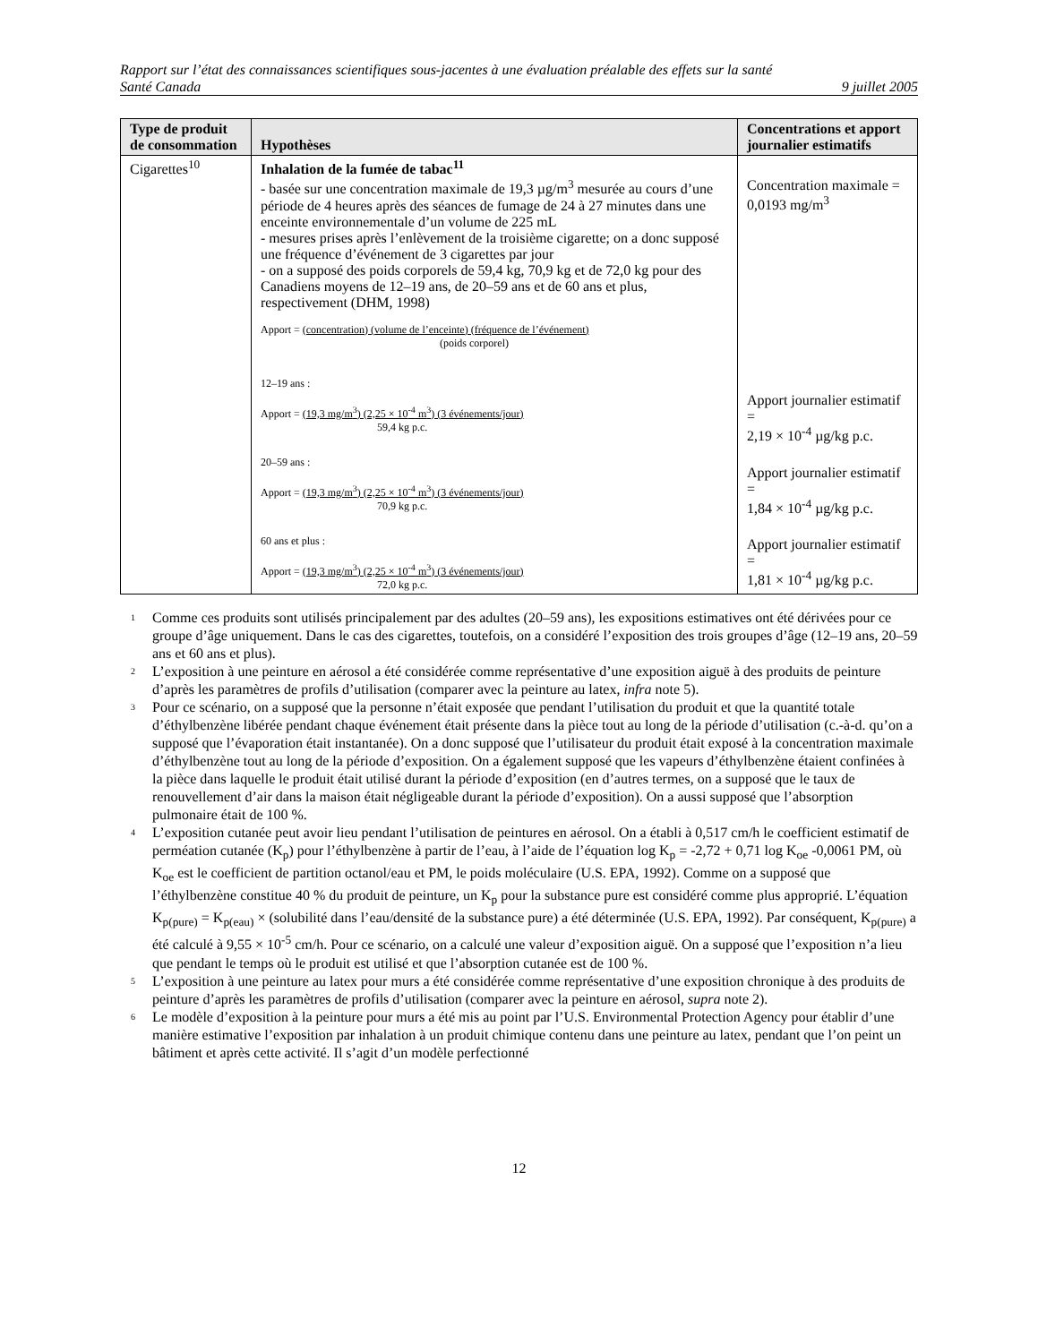Rapport sur l’état des connaissances scientifiques sous-jacentes à une évaluation préalable des effets sur la santé
Santé Canada 9 juillet 2005
| Type de produit de consommation | Hypothèses | Concentrations et apport journalier estimatifs |
| --- | --- | --- |
| Cigarettes<sup>10</sup> | Inhalation de la fumée de tabac<sup>11</sup> - basée sur une concentration maximale de 19,3 µg/m<sup>3</sup> mesurée au cours d’une période de 4 heures après des séances de fumage de 24 à 27 minutes dans une enceinte environnementale d’un volume de 225 mL - mesures prises après l’enlèvement de la troisième cigarette; on a donc supposé une fréquence d’événement de 3 cigarettes par jour - on a supposé des poids corporels de 59,4 kg, 70,9 kg et de 72,0 kg pour des Canadiens moyens de 12–19 ans, de 20–59 ans et de 60 ans et plus, respectivement (DHM, 1998) Apport = (concentration) (volume de l’enceinte) (fréquence de l’événement) (poids corporel) 12–19 ans : Apport = (19,3 mg/m<sup>3</sup>) (2,25 × 10<sup>-4</sup> m<sup>3</sup>) (3 événements/jour) 59,4 kg p.c. 20–59 ans : Apport = (19,3 mg/m<sup>3</sup>) (2,25 × 10<sup>-4</sup> m<sup>3</sup>) (3 événements/jour) 70,9 kg p.c. 60 ans et plus : Apport = (19,3 mg/m<sup>3</sup>) (2,25 × 10<sup>-4</sup> m<sup>3</sup>) (3 événements/jour) 72,0 kg p.c. | Concentration maximale = 0,0193 mg/m<sup>3</sup> Apport journalier estimatif = 2,19 × 10<sup>-4</sup> µg/kg p.c. Apport journalier estimatif = 1,84 × 10<sup>-4</sup> µg/kg p.c. Apport journalier estimatif = 1,81 × 10<sup>-4</sup> µg/kg p.c. |
1 Comme ces produits sont utilisés principalement par des adultes (20–59 ans), les expositions estimatives ont été dérivées pour ce groupe d’âge uniquement. Dans le cas des cigarettes, toutefois, on a considéré l’exposition des trois groupes d’âge (12–19 ans, 20–59 ans et 60 ans et plus).
2 L’exposition à une peinture en aérosol a été considérée comme représentative d’une exposition aiguë à des produits de peinture d’après les paramètres de profils d’utilisation (comparer avec la peinture au latex, infra note 5).
3 Pour ce scénario, on a supposé que la personne n’était exposée que pendant l’utilisation du produit et que la quantité totale d’éthylbenzène libérée pendant chaque événement était présente dans la pièce tout au long de la période d’utilisation (c.-à-d. qu’on a supposé que l’évaporation était instantanée). On a donc supposé que l’utilisateur du produit était exposé à la concentration maximale d’éthylbenzène tout au long de la période d’exposition. On a également supposé que les vapeurs d’éthylbenzène étaient confinées à la pièce dans laquelle le produit était utilisé durant la période d’exposition (en d’autres termes, on a supposé que le taux de renouvellement d’air dans la maison était négligeable durant la période d’exposition). On a aussi supposé que l’absorption pulmonaire était de 100 %.
4 L’exposition cutanée peut avoir lieu pendant l’utilisation de peintures en aérosol. On a établi à 0,517 cm/h le coefficient estimatif de perméation cutanée (K<sub>p</sub>) pour l’éthylbenzène à partir de l’eau, à l’aide de l’équation log K<sub>p</sub> = -2,72 + 0,71 log K<sub>oe</sub> -0,0061 PM, où K<sub>oe</sub> est le coefficient de partition octanol/eau et PM, le poids moléculaire (U.S. EPA, 1992). Comme on a supposé que l’éthylbenzène constitue 40 % du produit de peinture, un K<sub>p</sub> pour la substance pure est considéré comme plus approprié. L’équation K<sub>p(pure)</sub> = K<sub>p(eau)</sub> × (solubilité dans l’eau/densité de la substance pure) a été déterminée (U.S. EPA, 1992). Par conséquent, K<sub>p(pure)</sub> a été calculé à 9,55 × 10<sup>-5</sup> cm/h. Pour ce scénario, on a calculé une valeur d’exposition aiguë. On a supposé que l’exposition n’a lieu que pendant le temps où le produit est utilisé et que l’absorption cutanée est de 100 %.
5 L’exposition à une peinture au latex pour murs a été considérée comme représentative d’une exposition chronique à des produits de peinture d’après les paramètres de profils d’utilisation (comparer avec la peinture en aérosol, supra note 2).
6 Le modèle d’exposition à la peinture pour murs a été mis au point par l’U.S. Environmental Protection Agency pour établir d’une manière estimative l’exposition par inhalation à un produit chimique contenu dans une peinture au latex, pendant que l’on peint un bâtiment et après cette activité. Il s’agit d’un modèle perfectionné
12